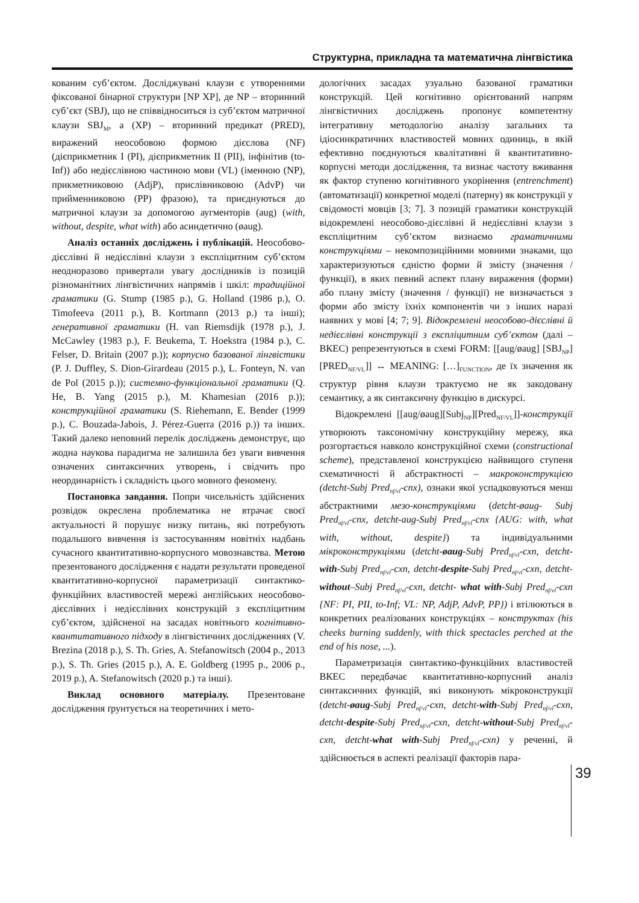Структурна, прикладна та математична лінгвістика
кованим суб’єктом. Досліджувані клаузи є утвореннями фіксованої бінарної структури [NP XP], де NP – вторинний суб’єкт (SBJ), що не співвідноситься із суб’єктом матричної клаузи SBJ<sub>M</sub>, а (XP) – вторинний предикат (PRED), виражений неособовою формою дієслова (NF) (дієприкметник I (PI), дієприкметник II (PII), інфінітив (to-Inf)) або недієслівною частиною мови (VL) (іменною (NP), прикметниковою (AdjP), прислівниковою (AdvP) чи прийменниковою (PP) фразою), та приєднуються до матричної клаузи за допомогою аугменторів (aug) (with, without, despite, what with) або асиндетично (øaug).
Аналіз останніх досліджень і публікацій. Неособово-дієслівні й недієслівні клаузи з експліцитним суб’єктом неодноразово привертали увагу дослідників із позицій різноманітних лінгвістичних напрямів і шкіл: традиційної граматики (G. Stump (1985 р.), G. Holland (1986 р.), O. Timofeeva (2011 р.), B. Kortmann (2013 р.) та інші); генеративної граматики (H. van Riemsdijk (1978 р.), J. McCawley (1983 р.), F. Beukema, T. Hoekstra (1984 р.), C. Felser, D. Britain (2007 р.)); корпусно базованої лінгвістики (P. J. Duffley, S. Dion-Girardeau (2015 р.), L. Fonteyn, N. van de Pol (2015 р.)); системно-функціональної граматики (Q. He, B. Yang (2015 р.), M. Khamesian (2016 р.)); конструкційної граматики (S. Riehemann, E. Bender (1999 р.), C. Bouzada-Jabois, J. Pérez-Guerra (2016 р.)) та інших. Такий далеко неповний перелік досліджень демонструє, що жодна наукова парадигма не залишила без уваги вивчення означених синтаксичних утворень, і свідчить про неординарність і складність цього мовного феномену.
Постановка завдання. Попри чисельність здійснених розвідок окреслена проблематика не втрачає своєї актуальності й порушує низку питань, які потребують подальшого вивчення із застосуванням новітніх надбань сучасного квантитативно-корпусного мовознавства. Метою презентованого дослідження є надати результати проведеної квантитативно-корпусної параметризації синтактико-функційних властивостей мережі англійських неособово-дієслівних і недієслівних конструкцій з експліцитним суб’єктом, здійсненої на засадах новітнього когнітивно-квантитативного підходу в лінгвістичних дослідженнях (V. Brezina (2018 р.), S. Th. Gries, A. Stefanowitsch (2004 р., 2013 р.), S. Th. Gries (2015 р.), A. E. Goldberg (1995 р., 2006 р., 2019 р.), A. Stefanowitsch (2020 р.) та інші).
Виклад основного матеріалу. Презентоване дослідження ґрунтується на теоретичних і мето-
дологічних засадах узуально базованої граматики конструкцій. Цей когнітивно орієнтований напрям лінгвістичних досліджень пропонує компетентну інтегративну методологію аналізу загальних та ідіосинкратичних властивостей мовних одиниць, в якій ефективно поєднуються квалітативні й квантитативно-корпусні методи дослідження, та визнає частоту вживання як фактор ступеню когнітивного укорінення (entrenchment) (автоматизації) конкретної моделі (патерну) як конструкції у свідомості мовців [3; 7]. З позицій граматики конструкцій відокремлені неособово-дієслівні й недієслівні клаузи з експліцитним суб’єктом визнаємо граматичними конструкціями – некомпозиційними мовними знаками, що характеризуються єдністю форми й змісту (значення / функції), в яких певний аспект плану вираження (форми) або плану змісту (значення / функції) не визначається з форми або змісту їхніх компонентів чи з інших наразі наявних у мові [4; 7; 9]. Відокремлені неособово-дієслівні й недієслівні конструкції з експліцитним суб’єктом (далі – ВКЕС) репрезентуються в схемі FORM: [[aug/øaug] [SBJ<sub>NP</sub>] [PRED<sub>NF/VL</sub>]] ↔ MEANING: […]<sub>FUNCTION</sub>, де їх значення як структур рівня клаузи трактуємо не як закодовану семантику, а як синтаксичну функцію в дискурсі.
Відокремлені [[aug/øaug][Subj<sub>NP</sub>][Pred<sub>NF/VL</sub>]]-конструкції утворюють таксономічну конструкційну мережу, яка розгортається навколо конструкційної схеми (constructional scheme), представленої конструкцією найвищого ступеня схематичності й абстрактності – макроконструкцією (detcht-Subj Pred<sub>nf/vl</sub>-cnx), ознаки якої успадковуються менш абстрактними мезо-конструкціями (detcht-øaug- Subj Pred<sub>nf/vl</sub>-cnx, detcht-aug-Subj Pred<sub>nf/vl</sub>-cnx {AUG: with, what with, without, despite}) та індивідуальними мікроконструкціями (detcht-øaug-Subj Pred<sub>nf/vl</sub>-cxn, detcht-with-Subj Pred<sub>nf/vl</sub>-cxn, detcht-despite-Subj Pred<sub>nf/vl</sub>-cxn, detcht-without–Subj Pred<sub>nf/vl</sub>-cxn, detcht- what with-Subj Pred<sub>nf/vl</sub>-cxn {NF: PI, PII, to-Inf; VL: NP, AdjP, AdvP, PP}) і втілюються в конкретних реалізованих конструкціях – конструктах (his cheeks burning suddenly, with thick spectacles perched at the end of his nose, ...).
Параметризація синтактико-функційних властивостей ВКЕС передбачає квантитативно-корпусний аналіз синтаксичних функцій, які виконують мікроконструкції (detcht-øaug-Subj Pred<sub>nf/vl</sub>-cxn, detcht-with-Subj Pred<sub>nf/vl</sub>-cxn, detcht-despite-Subj Pred<sub>nf/vl</sub>-cxn, detcht-without-Subj Pred<sub>nf/vl</sub>-cxn, detcht-what with-Subj Pred<sub>nf/vl</sub>-cxn) у реченні, й здійснюється в аспекті реалізації факторів пара-
39